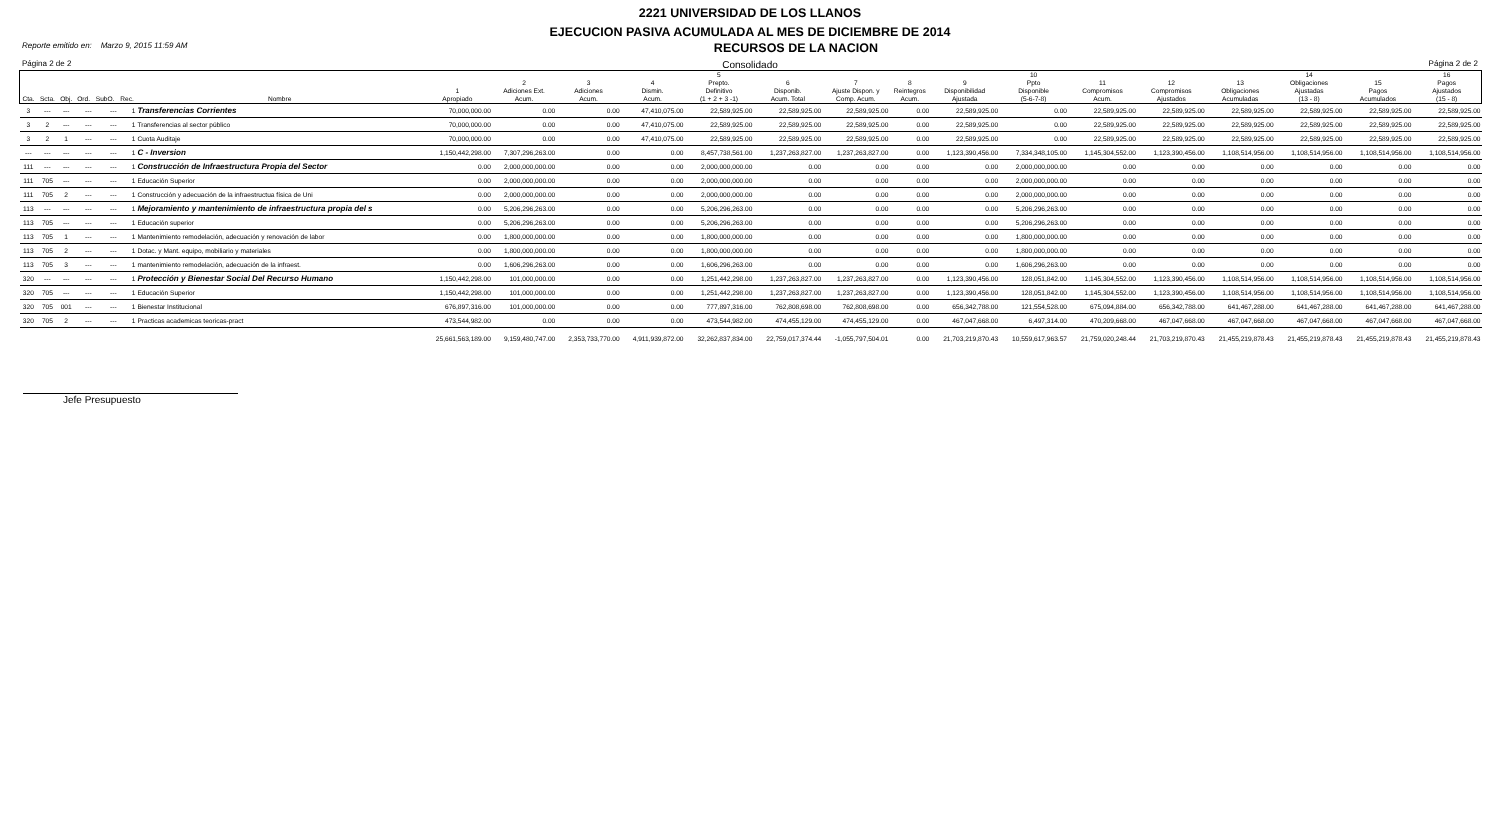2221 UNIVERSIDAD DE LOS LLANOS
EJECUCION PASIVA ACUMULADA AL MES DE DICIEMBRE DE 2014
Reporte emitido en: Marzo 9, 2015 11:59 AM RECURSOS DE LA NACION
Página 2 de 2 Consolidado Página 2 de 2
| Cta. | Scta. | Obj. | Ord. | SubO. | Rec. | Nombre | 1 Apropiado | 2 Adiciones Ext. Acum. | 3 Adiciones Acum. | 4 Dismin. Acum. | 5 Prepto. Definitivo (1 + 2 + 3 -1) | 6 Disponib. Acum. Total | 7 Ajuste Dispon. y Comp. Acum. | 8 Reintegros Acum. | 9 Disponibilidad Ajustada | 10 Ppto Disponible (5-6-7-8) | 11 Compromisos Acum. | 12 Compromisos Ajustados | 13 Obligaciones Acumuladas | 14 Obligaciones Ajustadas (13 - 8) | 15 Pagos Acumulados | 16 Pagos Ajustados (15 - 8) |
| --- | --- | --- | --- | --- | --- | --- | --- | --- | --- | --- | --- | --- | --- | --- | --- | --- | --- | --- | --- | --- | --- | --- |
| 3 | --- | --- | --- | --- | 1 | Transferencias Corrientes | 70,000,000.00 | 0.00 | 0.00 | 47,410,075.00 | 22,589,925.00 | 22,589,925.00 | 22,589,925.00 | 0.00 | 22,589,925.00 | 0.00 | 22,589,925.00 | 22,589,925.00 | 22,589,925.00 | 22,589,925.00 | 22,589,925.00 | 22,589,925.00 |
| 3 | 2 | --- | --- | --- | 1 | Transferencias al sector público | 70,000,000.00 | 0.00 | 0.00 | 47,410,075.00 | 22,589,925.00 | 22,589,925.00 | 22,589,925.00 | 0.00 | 22,589,925.00 | 0.00 | 22,589,925.00 | 22,589,925.00 | 22,589,925.00 | 22,589,925.00 | 22,589,925.00 | 22,589,925.00 |
| 3 | 2 | 1 | --- | --- | 1 | Cuota Auditaje | 70,000,000.00 | 0.00 | 0.00 | 47,410,075.00 | 22,589,925.00 | 22,589,925.00 | 22,589,925.00 | 0.00 | 22,589,925.00 | 0.00 | 22,589,925.00 | 22,589,925.00 | 22,589,925.00 | 22,589,925.00 | 22,589,925.00 | 22,589,925.00 |
| --- | --- | --- | --- | --- | 1 | C - Inversion | 1,150,442,298.00 | 7,307,296,263.00 | 0.00 | 0.00 | 8,457,738,561.00 | 1,237,263,827.00 | 1,237,263,827.00 | 0.00 | 1,123,390,456.00 | 7,334,348,105.00 | 1,145,304,552.00 | 1,123,390,456.00 | 1,108,514,956.00 | 1,108,514,956.00 | 1,108,514,956.00 | 1,108,514,956.00 |
| 111 | --- | --- | --- | --- | 1 | Construcción de Infraestructura Propia del Sector | 0.00 | 2,000,000,000.00 | 0.00 | 0.00 | 2,000,000,000.00 | 0.00 | 0.00 | 0.00 | 0.00 | 2,000,000,000.00 | 0.00 | 0.00 | 0.00 | 0.00 | 0.00 | 0.00 |
| 111 | 705 | --- | --- | --- | 1 | Educación Superior | 0.00 | 2,000,000,000.00 | 0.00 | 0.00 | 2,000,000,000.00 | 0.00 | 0.00 | 0.00 | 0.00 | 2,000,000,000.00 | 0.00 | 0.00 | 0.00 | 0.00 | 0.00 | 0.00 |
| 111 | 705 | 2 | --- | --- | 1 | Construcción y adecuación de la infraestructua física de Uni | 0.00 | 2,000,000,000.00 | 0.00 | 0.00 | 2,000,000,000.00 | 0.00 | 0.00 | 0.00 | 0.00 | 2,000,000,000.00 | 0.00 | 0.00 | 0.00 | 0.00 | 0.00 | 0.00 |
| 113 | --- | --- | --- | --- | 1 | Mejoramiento y mantenimiento de infraestructura propia del s | 0.00 | 5,206,296,263.00 | 0.00 | 0.00 | 5,206,296,263.00 | 0.00 | 0.00 | 0.00 | 0.00 | 5,206,296,263.00 | 0.00 | 0.00 | 0.00 | 0.00 | 0.00 | 0.00 |
| 113 | 705 | --- | --- | --- | 1 | Educación superior | 0.00 | 5,206,296,263.00 | 0.00 | 0.00 | 5,206,296,263.00 | 0.00 | 0.00 | 0.00 | 0.00 | 5,206,296,263.00 | 0.00 | 0.00 | 0.00 | 0.00 | 0.00 | 0.00 |
| 113 | 705 | 1 | --- | --- | 1 | Mantenimiento remodelación, adecuación y renovación de labor | 0.00 | 1,800,000,000.00 | 0.00 | 0.00 | 1,800,000,000.00 | 0.00 | 0.00 | 0.00 | 0.00 | 1,800,000,000.00 | 0.00 | 0.00 | 0.00 | 0.00 | 0.00 | 0.00 |
| 113 | 705 | 2 | --- | --- | 1 | Dotac. y Mant. equipo, mobiliario y materiales | 0.00 | 1,800,000,000.00 | 0.00 | 0.00 | 1,800,000,000.00 | 0.00 | 0.00 | 0.00 | 0.00 | 1,800,000,000.00 | 0.00 | 0.00 | 0.00 | 0.00 | 0.00 | 0.00 |
| 113 | 705 | 3 | --- | --- | 1 | mantenimiento remodelación, adecuación de la infraest. | 0.00 | 1,606,296,263.00 | 0.00 | 0.00 | 1,606,296,263.00 | 0.00 | 0.00 | 0.00 | 0.00 | 1,606,296,263.00 | 0.00 | 0.00 | 0.00 | 0.00 | 0.00 | 0.00 |
| 320 | --- | --- | --- | --- | 1 | Protección y Bienestar Social Del Recurso Humano | 1,150,442,298.00 | 101,000,000.00 | 0.00 | 0.00 | 1,251,442,298.00 | 1,237,263,827.00 | 1,237,263,827.00 | 0.00 | 1,123,390,456.00 | 128,051,842.00 | 1,145,304,552.00 | 1,123,390,456.00 | 1,108,514,956.00 | 1,108,514,956.00 | 1,108,514,956.00 | 1,108,514,956.00 |
| 320 | 705 | --- | --- | --- | 1 | Educación Superior | 1,150,442,298.00 | 101,000,000.00 | 0.00 | 0.00 | 1,251,442,298.00 | 1,237,263,827.00 | 1,237,263,827.00 | 0.00 | 1,123,390,456.00 | 128,051,842.00 | 1,145,304,552.00 | 1,123,390,456.00 | 1,108,514,956.00 | 1,108,514,956.00 | 1,108,514,956.00 | 1,108,514,956.00 |
| 320 | 705 | 001 | --- | --- | 1 | Bienestar Institucional | 676,897,316.00 | 101,000,000.00 | 0.00 | 0.00 | 777,897,316.00 | 762,808,698.00 | 762,808,698.00 | 0.00 | 656,342,788.00 | 121,554,528.00 | 675,094,884.00 | 656,342,788.00 | 641,467,288.00 | 641,467,288.00 | 641,467,288.00 | 641,467,288.00 |
| 320 | 705 | 2 | --- | --- | 1 | Practicas academicas teoricas-pract | 473,544,982.00 | 0.00 | 0.00 | 0.00 | 473,544,982.00 | 474,455,129.00 | 474,455,129.00 | 0.00 | 467,047,668.00 | 6,497,314.00 | 470,209,668.00 | 467,047,668.00 | 467,047,668.00 | 467,047,668.00 | 467,047,668.00 | 467,047,668.00 |
| | | | | | | | 25,661,563,189.00 | 9,159,480,747.00 | 2,353,733,770.00 | 4,911,939,872.00 | 32,262,837,834.00 | 22,759,017,374.44 | -1,055,797,504.01 | 0.00 | 21,703,219,870.43 | 10,559,617,963.57 | 21,759,020,248.44 | 21,703,219,870.43 | 21,455,219,878.43 | 21,455,219,878.43 | 21,455,219,878.43 | 21,455,219,878.43 |
Jefe Presupuesto